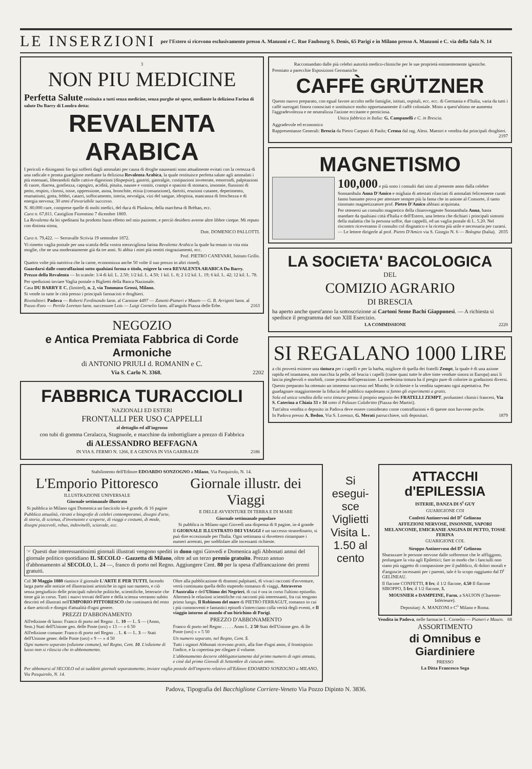LE INSERZIONI
per l'Estero si ricevono esclusivamente presso A. Manzoni e C. Rue Faubourg S. Denis, 65 Parigi e in Milano presso A. Manzoni e C. via della Sala N. 14
3
NON PIU MEDICINE
Perfetta Salute restituita a tutti senza medicine, senza purghe nè spese, mediante la deliziosa Farina di salute Du Barry di Londra detta:
REVALENTA ARABICA
I pericoli e disinganni fin qui sofferti dagli ammalati per causa di droghe nauseanti sono attualmente evitati con la certezza di una radicale e pronta guarigione mediante la deliziosa Revalenta Arabica, la quale restituisce perfetta salute agli ammalati i più estenuati, liberandoli dalle cattive digestioni (dispepsie), gastriti, gastralgie, costipazioni inveterate, emorroidi, palpitazioni di cuore, diarrea, gonfiezza, capogiro, acidità, pituita, nausee e vomiti, crampi e spasimi di stomaco, insonnie, flussioni di petto, respiro, clorosi, tosse, oppressione, asma, bronchite, etisia (consunzione), dartriti, eruzioni cutanee, deperimento, reumatismi, gotta, febbri, catarri, soffocamento, isteria, nevralgia, vizi del sangue, idropisia, mancanza di freschezza e di energia nervosa; 30 anni d'invariabile successo.
N. 80,000 cure, comprese quelle di molti medici, del duca di Pluskow, della marchesa di Brèhan, ecc.
Cura n. 67,811. Castiglion Fiorentino 7 dicembre 1869.
La Revalenta da lei speditami ha prodotto buon effetto nel mio paziente, e perciò desidero averne altre libbre cinque. Mi reputo con distinta stima,
Dott. DOMENICO PALLOTTI.
Cura n. 79,422. — Serravalle Scrivia 19 settembre 1872.
Vi rimetto vaglia postale per una scatola della vostra meravigliosa farina Revalenta Arabica la quale ha tenuto in vita mia moglie, che ne usa moderatamente già da tre anni. Si abbia i miei più sentiti ringraziamenti, ecc.
Prof. PIETRO CANEVARI, Istituto Grillo.
Quattro volte più nutritiva che la carne, economizza anche 50 volte il suo prezzo in altri rimedj.
Guardarsi dalle contraffazioni sotto qualsiasi forma o titolo, esigere la vera REVALENTA ARABICA Du Barry.
Prezzo della Revalenta — In scatole: 1/4 di kil. L. 2.50; 1/2 kil. L. 4.50; 1 kil. L. 8; 2 1/2 kil. L. 19; 6 kil. L. 42; 12 kil. L. 78.
Per spedizioni inviare Vaglia postale o Biglietti della Banca Nazionale.
Casa DU BARRY E C. (limited), n. 2, via Tommaso Grossi, Milano.
Si vende in tutte le città presso i principali farmacisti e droghieri.
Rivenditori: Padova — Roberti Ferdinando farm. al Carmine 4497 — Zanetti-Pianeri e Mauro — G. B. Arrigoni farm. al Pozzo d'oro — Pertile Lorenzo farm. successore Lois — Luigi Cornelio farm. all'angolo Piazza delle Erbe. 2163
NEGOZIO
e Antica Premiata Fabbrica di Corde Armoniche
di ANTONIO PRIULI d. ROMANIN e C.
Via S. Carlo N. 3368. 2202
FABBRICA TURACCIOLI
NAZIONALI ED ESTERI
FRONTALLI PER USO CAPPELLI
al dettaglio ed all'ingrosso
con tubi di gomma Ceralacca, Stagnuole, e macchine da imbottigliare a prezzo di Fabbrica
di ALESSANDRO BEFFAGNA
IN VIA S. FERMO N. 1266, E A GENOVA IN VIA GARIBALDI 2186
Raccomandato dalle più celebri autorità medico-chimiche per le sue proprietà eminentemente igieniche.
Premiato a parecchie Esposizioni Germaniche
CAFFÈ GRÜTZNER
Questo nuovo preparato, con egual favore accolto nelle famiglie, istituti, ospitali, ecc. ecc. di Germania e d'Italia, varia da tutti i caffè surrogati finora conosciuti e sostituisce molto opportunamente il caffè coloniale. Misto a quest'ultimo ne aumenta l'aggradevolezza e ne neutralizza l'azione eccitante e perniciosa.
Unica fabbrica in Italia: G. Campanelli e C. in Brescia.
Aggradevole ed economico
Rappresentanze Generali: Brescia da Pietro Carpani di Paolo; Crema dal rag. Aless. Maestri e vendita dai principali droghieri. 2197
MAGNETISMO
100,000 e più sono i consulti dati sino al presente anno dalla celebre Sonnambula Anna D'Amico e migliaia di attestati rilasciati di ammalati felicemente curati fanno bastante prova per attestare sempre più la fama che in unione al Consorte, il tanto rinomato magnetizzatore prof. Pietro D'Amico abbiasi acquistata.
Per ottenersi un consulto magnetico della chiaroveggente Sonnambula Anna, basta mandare da qualsiasi città d'Italia e dell'Estero, una lettera che dichiari i principali sintomi della malattia che la persona soffre, due cappelli, ed un vaglia postale di L. 5.20. Nel riscontro riceveranno il consulto col disgnatico e la ricetta più utile e necessaria per curarsi. — Le lettere dirigerle al prof. Pietro D'Amico via S. Giorgio N. 6 — Bologna (Italia). 2035
LA SOCIETA' BACOLOGICA
DEL
COMIZIO AGRARIO
DI BRESCIA
ha aperto anche quest'anno la sottoscrizione ai Cartoni Seme Bachi Giapponesi. — A richiesta si spedisce il programma del suo XIII Esercizio.
LA COMMISSIONE 2220
SI REGALANO 1000 LIRE
a chi proverà esistere una tintura per i capelli e per la barba, migliore di quella dei fratelli Zempt, la quale è di una azione rapida ed istantanea, non macchia la pelle, nè brucia i capelli (come quasi tutte le altre tinte vendute sinora in Europa) anzi li lascia pieghevoli e morbidi, come prima dell'operazione. La medesima tintura ha il pregio pure di colorire in gradazioni diversi.
Questo preparato ha ottenuto un immenso successo nel Mondo; le richieste e la vendita superano ogni aspettativa. Per guadagnare maggiormente la fiducia del pubblico napoletano si fanno gli esperimenti a gratis.
Sola ed unica vendita della vera tintura presso il proprio negozio dei FRATELLI ZEMPT, profumieri chimici francesi, Via S. Caterina a Chiaia 33 e 34 sotto il Palazzo Calabritto (Piazza dei Martiri).
Tutt'altra vendita o deposito in Padova deve essere considerato come contraffazioni e di queste non havvene poche.
In Padova presso A. Bedon, Via S. Lorenzo, G. Merati parrucchiere, soli depositari. 1879
Stabilimento dell'Editore EDOARDO SONZOGNO a Milano, Via Pasquirolo, N. 14.
L'Emporio Pittoresco
ILLUSTRAZIONE UNIVERSALE
Giornale settimanale illustrato
Si pubblica in Milano ogni Domenica un fascicolo in-4 grande, di 16 pagine
Pubblica attualità, ritratti e biografie di celebri contemporanei, disegni d'arte, di storia, di scienza, d'invenzioni e scoperte, di viaggi e costumi, di mode, disegni piacevoli, rebus, indovinelli, sciarade, ecc.
Giornale illustr. dei Viaggi
E DELLE AVVENTURE DI TERRA E DI MARE
Giornale settimanale popolare
Si pubblica in Milano ogni Giovedì una dispensa di 8 pagine, in-4 grande
Il GIORNALE ILLUSTRATO DEI VIAGGI è un successo straordinario, si può dire eccezionale per l'Italia. Ogni settimana si dovettero ristampare i numeri arretrati, per soddisfare alle incessanti richieste.
☞ Questi due interessantissimi giornali illustrati vengono spediti in dono ogni Giovedì e Domenica agli Abbonati annui del giornale politico quotidiano IL SECOLO - Gazzetta di Milano, oltre ad un terzo premio gratuito. Prezzo annuo d'abbonamento al SECOLO, L. 24 —, franco di porto nel Regno. Aggiungere Cent. 80 per la spesa d'affrancazione dei premi gratuiti.
Col 30 Maggio 1880 riunisce il giornale L'ARTE E PER TUTTI, facendo larga parte alle notizie ed illustrazioni artistiche in ogni suo numero, e ciò senza pregiudizio delle principali rubriche politiche, scientifiche, letterarie che tiene già in corso. Tutti i nuovi trovati dell'arte e della scienza verranno subito descritti ed illustrati nell'EMPORIO PITTORESCO che continuerà del resto a dare articoli e disegni d'attualità d'ogni genere.
PREZZI D'ABBONAMENTO
All'edizione di lusso: Franco di porto nel Regno . L. 10 — L. 5 — (Anno, Sem.) Stati dell'Unione gen. delle Poste (oro) » 13 — » 6 50
All'edizione comune: Franco di porto nel Regno . . L. 6 — L. 3 — Stati dell'Unione gener. delle Poste (oro) » 9 — » 4 50
Ogni numero separato (edizione comune), nel Regno, Cent. 10. L'edizione di lusso non si rilascia che in abbonamento.
Oltre alla pubblicazione di drammi palpitanti, di vivaci racconti d'avventure, verrà continuata quella dello stupendo romanzo di viaggi, Attraverso l'Australia e dell'Ultimo dei Negrieri, di cui è ora in corso l'ultimo episodio. Alternerà le relazioni scientifiche coi racconti più interessanti, fra cui tengono primo luogo, Il Robinson del mare di PIETRO FERRAGUT, romanzo in cui i più commoventi e fantastici episodi s'intrecciano colla verità degli eventi, e Il viaggio intorno al mondo d'un birichino di Parigi.
PREZZO D'ABBONAMENTO
Franco di porto nel Regno . . . . . Anno L. 2 50 Stati dell'Unione gen. di lle Poste (oro) » » 5 50
Un numero separato, nel Regno, Cent. 5.
Tutti i signori Abbonati ricevono gratis, alla fine d'ogni anno, il frontispizio l'indice, e la copertina per rilegare il volume.
L'abbonamento decorre obbligatoriamente dal primo numero di ogni annata, e cioè dal primo Giovedì di Settembre di ciascun anno.
Per abbonarsi al SECOLO od ai suddetti giornali separatamente, inviare vaglia postale dell'importo relativo all'Editore EDOARDO SONZOGNO a MILANO, Via Pasquirolo, N. 14.
Si esegui­sce Viglietti Visita L. 1.50 al cento
ATTACCHI d'EPILESSIA
ISTERIE, DANZA DI S<sup>t</sup> GUY
GUARIGIONE COI
Confetti Antinervosi del D<sup>r</sup> Gelineau
AFFEZIONI NERVOSE, INSONNIE, VAPORI MELANCONIE, EMICRANIE ANGINA DI PETTO, TOSSE FERINA
GUARIGIONE COL
Siroppo Antinervoso del D<sup>r</sup> Gelineau
Sbarazzare le persone nervose dalle sofferenze che le affliggono, prolungare la vita agli Epilettici; fare in modo che i fanciulli non siano più oggetto di compassione per il pubblico, di dolori morali e d'angoscie incessanti per i parenti, tale è lo scopo raggiunto dal D<sup>r</sup> GELINEAU.
Il flacone CONFETTI, 8 frs; il 1/2 flacone, 4.50 Il flacone SIROPPO, 5 frs; il 1/2 flacone, 3.
MOUSNIER e DAMPEINE, Farm. a SAUJON (Charente-Inférieure).
Depositarj: A. MANZONI e C<sup>o</sup> Milano e Roma.
Vendita in Padova, nelle farmacie L. Cornelio — Pianeri e Mauro. 68
ASSORTIMENTO
di Omnibus e Giardiniere
PRESSO
La Ditta Francesco Sega
Padova, Tipografia del Bacchiglione Corriere-Veneto Via Pozzo Dipinto N. 3836.